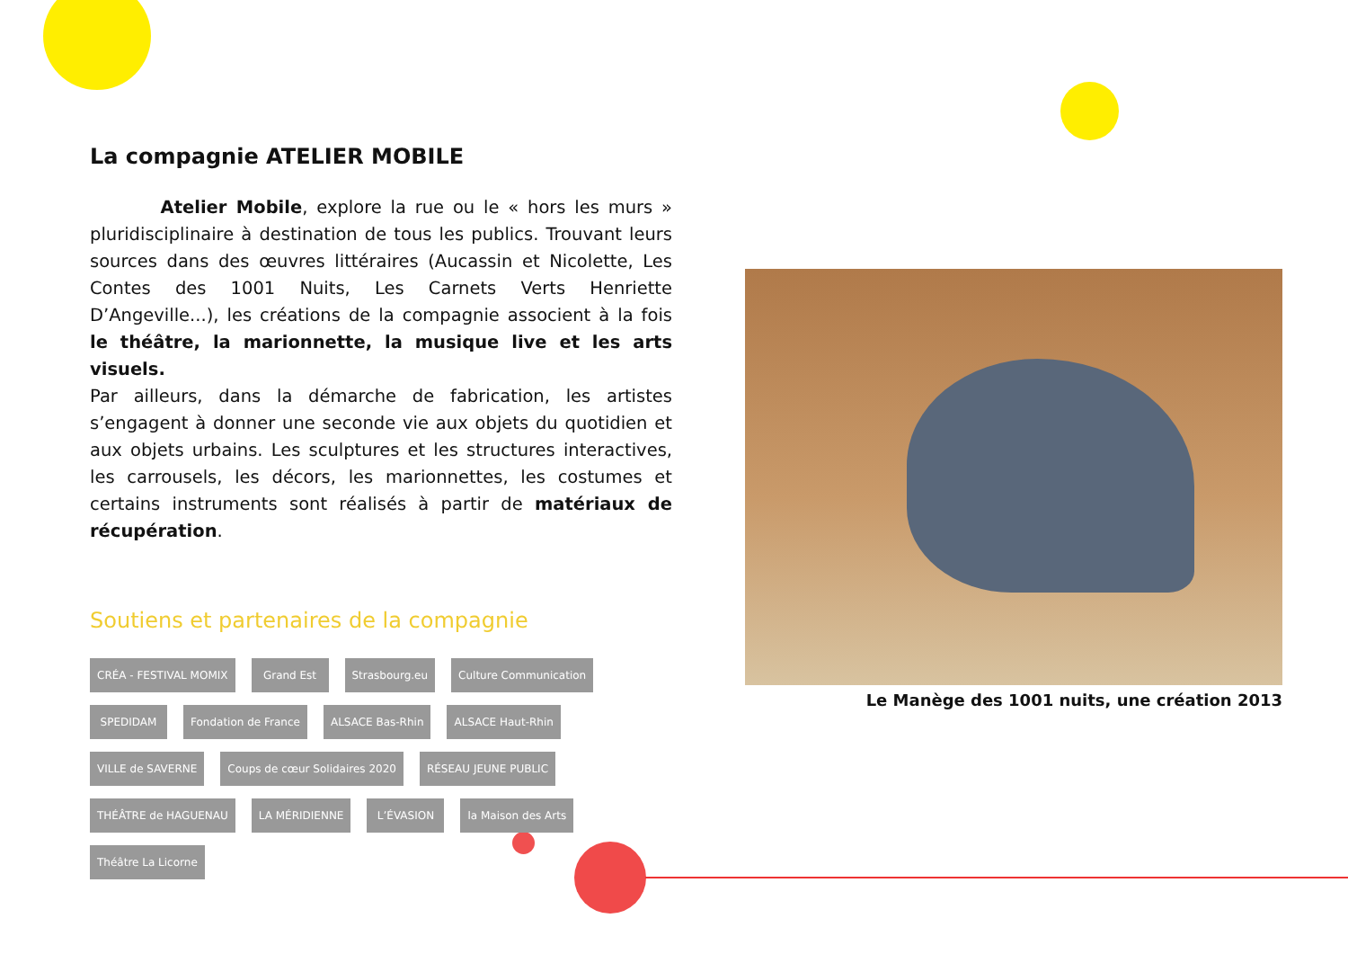La compagnie ATELIER MOBILE
Atelier Mobile, explore la rue ou le « hors les murs » pluridisciplinaire à destination de tous les publics. Trouvant leurs sources dans des œuvres littéraires (Aucassin et Nicolette, Les Contes des 1001 Nuits, Les Carnets Verts Henriette D’Angeville...), les créations de la compagnie associent à la fois le théâtre, la marionnette, la musique live et les arts visuels.
Par ailleurs, dans la démarche de fabrication, les artistes s’engagent à donner une seconde vie aux objets du quotidien et aux objets urbains. Les sculptures et les structures interactives, les carrousels, les décors, les marionnettes, les costumes et certains instruments sont réalisés à partir de matériaux de récupération.
Soutiens et partenaires de la compagnie
CRÉA - FESTIVAL MOMIX Grand Est Strasbourg.eu Culture Communication SPEDIDAM Fondation de France ALSACE Bas-Rhin ALSACE Haut-Rhin VILLE de SAVERNE Coups de cœur Solidaires 2020 RÉSEAU JEUNE PUBLIC THÉÂTRE de HAGUENAU LA MÉRIDIENNE L’ÉVASION la Maison des Arts Théâtre La Licorne
Le Manège des 1001 nuits, une création 2013